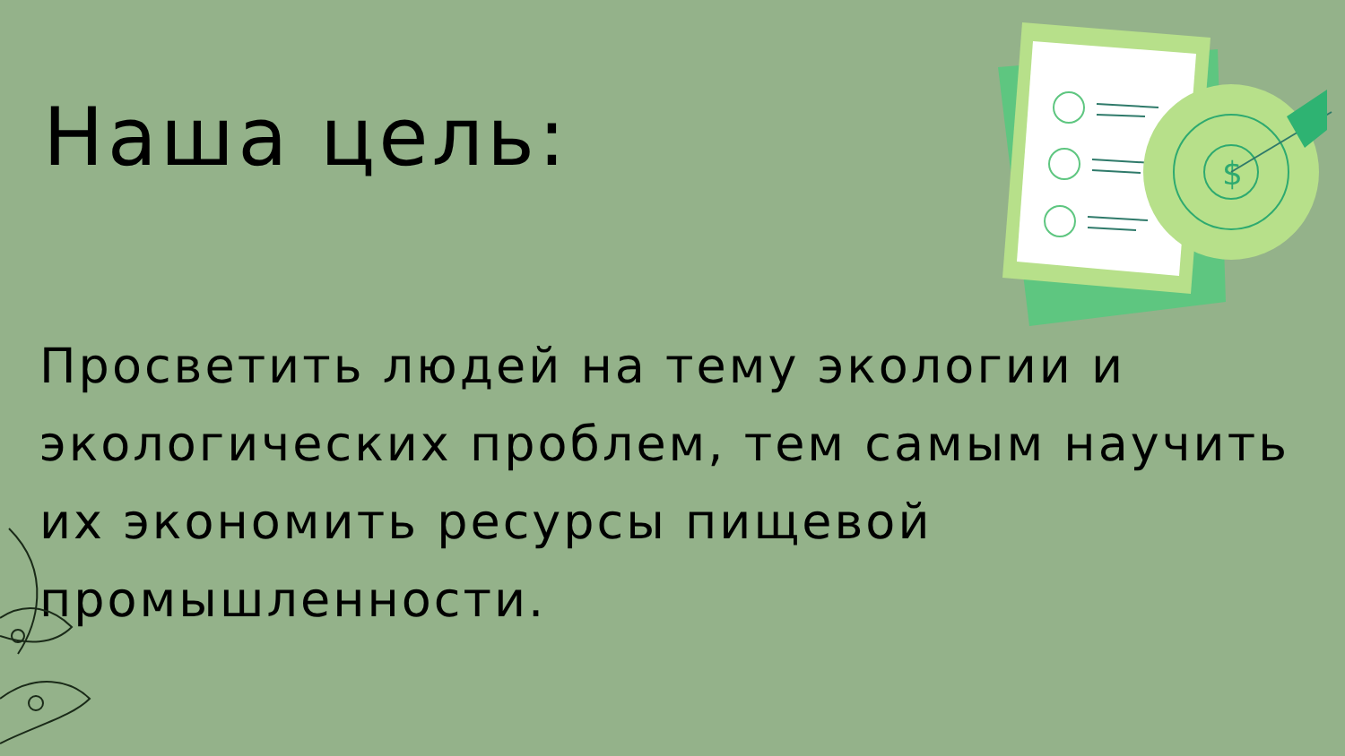$
Наша цель:
Просветить людей на тему экологии и экологических проблем, тем самым научить их экономить ресурсы пищевой промышленности.